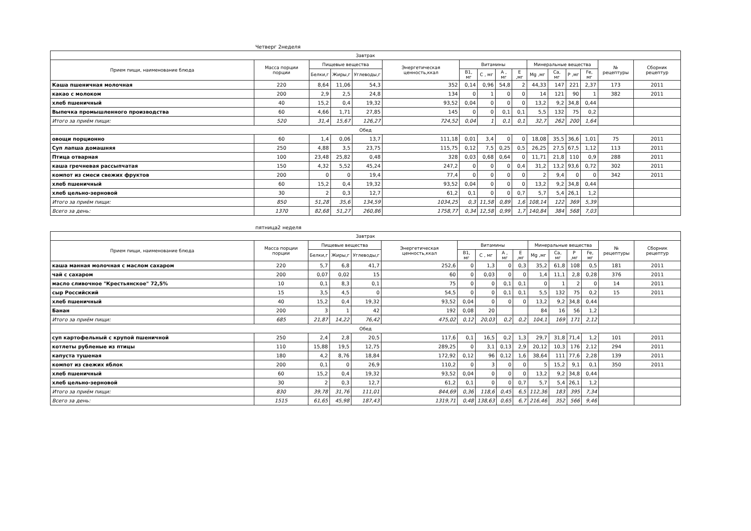Четверг 2неделя
| Завтрак | | | | | | | | | | | | | | | |
| --- | --- | --- | --- | --- | --- | --- | --- | --- | --- | --- | --- | --- | --- | --- | --- |
| Прием пищи, наименование блюда | Масса порции порции | Пищевые вещества | | | Энергетическая ценность,ккал | Витамины | | | | Минеральные вещества | | | | № рецептуры | Сборник рецептур |
| | | Белки,г | Жиры,г | Углеводы,г | | B1, мг | C , мг | A , мг | E ,мг | Mg ,мг | Ca, мг | P ,мг | Fe, мг | | |
| Каша пшеничная молочная | 220 | 8,64 | 11,06 | 54,3 | 352 | 0,14 | 0,96 | 54,8 | 2 | 44,33 | 147 | 221 | 2,37 | 173 | 2011 |
| какао с молоком | 200 | 2,9 | 2,5 | 24,8 | 134 | 0 | 1 | 0 | 0 | 14 | 121 | 90 | 1 | 382 | 2011 |
| хлеб пшеничный | 40 | 15,2 | 0,4 | 19,32 | 93,52 | 0,04 | 0 | 0 | 0 | 13,2 | 9,2 | 34,8 | 0,44 | | |
| Выпечка промышленного производства | 60 | 4,66 | 1,71 | 27,85 | 145 | 0 | 0 | 0,1 | 0,1 | 5,5 | 132 | 75 | 0,2 | | |
| Итого за приём пищи: | 520 | 31,4 | 15,67 | 126,27 | 724,52 | 0,04 | 1 | 0,1 | 0,1 | 32,7 | 262 | 200 | 1,64 | | |
| Обед | | | | | | | | | | | | | | | |
| овощи порционно | 60 | 1,4 | 0,06 | 13,7 | 111,18 | 0,01 | 3,4 | 0 | 0 | 18,08 | 35,5 | 36,6 | 1,01 | 75 | 2011 |
| Суп лапша домашняя | 250 | 4,88 | 3,5 | 23,75 | 115,75 | 0,12 | 7,5 | 0,25 | 0,5 | 26,25 | 27,5 | 67,5 | 1,12 | 113 | 2011 |
| Птица отварная | 100 | 23,48 | 25,82 | 0,48 | 328 | 0,03 | 0,68 | 0,64 | 0 | 11,71 | 21,8 | 110 | 0,9 | 288 | 2011 |
| каша гречневая рассыпчатая | 150 | 4,32 | 5,52 | 45,24 | 247,2 | 0 | 0 | 0 | 0,4 | 31,2 | 13,2 | 93,6 | 0,72 | 302 | 2011 |
| компот из смеси свежих фруктов | 200 | 0 | 0 | 19,4 | 77,4 | 0 | 0 | 0 | 0 | 2 | 9,4 | 0 | 0 | 342 | 2011 |
| хлеб пшеничный | 60 | 15,2 | 0,4 | 19,32 | 93,52 | 0,04 | 0 | 0 | 0 | 13,2 | 9,2 | 34,8 | 0,44 | | |
| хлеб цельно-зерновой | 30 | 2 | 0,3 | 12,7 | 61,2 | 0,1 | 0 | 0 | 0,7 | 5,7 | 5,4 | 26,1 | 1,2 | | |
| Итого за приём пищи: | 850 | 51,28 | 35,6 | 134,59 | 1034,25 | 0,3 | 11,58 | 0,89 | 1,6 | 108,14 | 122 | 369 | 5,39 | | |
| Всего за день: | 1370 | 82,68 | 51,27 | 260,86 | 1758,77 | 0,34 | 12,58 | 0,99 | 1,7 | 140,84 | 384 | 568 | 7,03 | | |
пятница2 неделя
| Завтрак | | | | | | | | | | | | | | | |
| --- | --- | --- | --- | --- | --- | --- | --- | --- | --- | --- | --- | --- | --- | --- | --- |
| Прием пищи, наименование блюда | Масса порции порции | Пищевые вещества | | | Энергетическая ценность,ккал | Витамины | | | | Минеральные вещества | | | | № рецептуры | Сборник рецептур |
| | | Белки,г | Жиры,г | Углеводы,г | | B1, мг | C , мг | A , мг | E ,мг | Mg ,мг | Ca, мг | P ,мг | Fe, мг | | |
| каша манная молочная с маслом сахаром | 220 | 5,7 | 6,8 | 41,7 | 252,6 | 0 | 1,3 | 0 | 0,3 | 35,2 | 61,8 | 108 | 0,5 | 181 | 2011 |
| чай с сахаром | 200 | 0,07 | 0,02 | 15 | 60 | 0 | 0,03 | 0 | 0 | 1,4 | 11,1 | 2,8 | 0,28 | 376 | 2011 |
| масло сливочное "Крестьянское" 72,5% | 10 | 0,1 | 8,3 | 0,1 | 75 | 0 | 0 | 0,1 | 0,1 | 0 | 1 | 2 | 0 | 14 | 2011 |
| сыр Российский | 15 | 3,5 | 4,5 | 0 | 54,5 | 0 | 0 | 0,1 | 0,1 | 5,5 | 132 | 75 | 0,2 | 15 | 2011 |
| хлеб пшеничный | 40 | 15,2 | 0,4 | 19,32 | 93,52 | 0,04 | 0 | 0 | 0 | 13,2 | 9,2 | 34,8 | 0,44 | | |
| Банан | 200 | 3 | 1 | 42 | 192 | 0,08 | 20 | | | 84 | 16 | 56 | 1,2 | | |
| Итого за приём пищи: | 685 | 21,87 | 14,22 | 76,42 | 475,02 | 0,12 | 20,03 | 0,2 | 0,2 | 104,1 | 169 | 171 | 2,12 | | |
| Обед | | | | | | | | | | | | | | | |
| суп картофельный с крупой пшеничной | 250 | 2,4 | 2,8 | 20,5 | 117,6 | 0,1 | 16,5 | 0,2 | 1,3 | 29,7 | 31,8 | 71,4 | 1,2 | 101 | 2011 |
| котлеты рубленые из птицы | 110 | 15,88 | 19,5 | 12,75 | 289,25 | 0 | 3,1 | 0,13 | 2,9 | 20,12 | 10,3 | 176 | 2,12 | 294 | 2011 |
| капуста тушеная | 180 | 4,2 | 8,76 | 18,84 | 172,92 | 0,12 | 96 | 0,12 | 1,6 | 38,64 | 111 | 77,6 | 2,28 | 139 | 2011 |
| компот из свежих яблок | 200 | 0,1 | 0 | 26,9 | 110,2 | 0 | 3 | 0 | 0 | 5 | 15,2 | 9,1 | 0,1 | 350 | 2011 |
| хлеб пшеничный | 60 | 15,2 | 0,4 | 19,32 | 93,52 | 0,04 | 0 | 0 | 0 | 13,2 | 9,2 | 34,8 | 0,44 | | |
| хлеб цельно-зерновой | 30 | 2 | 0,3 | 12,7 | 61,2 | 0,1 | 0 | 0 | 0,7 | 5,7 | 5,4 | 26,1 | 1,2 | | |
| Итого за приём пищи: | 830 | 39,78 | 31,76 | 111,01 | 844,69 | 0,36 | 118,6 | 0,45 | 6,5 | 112,36 | 183 | 395 | 7,34 | | |
| Всего за день: | 1515 | 61,65 | 45,98 | 187,43 | 1319,71 | 0,48 | 138,63 | 0,65 | 6,7 | 216,46 | 352 | 566 | 9,46 | | |